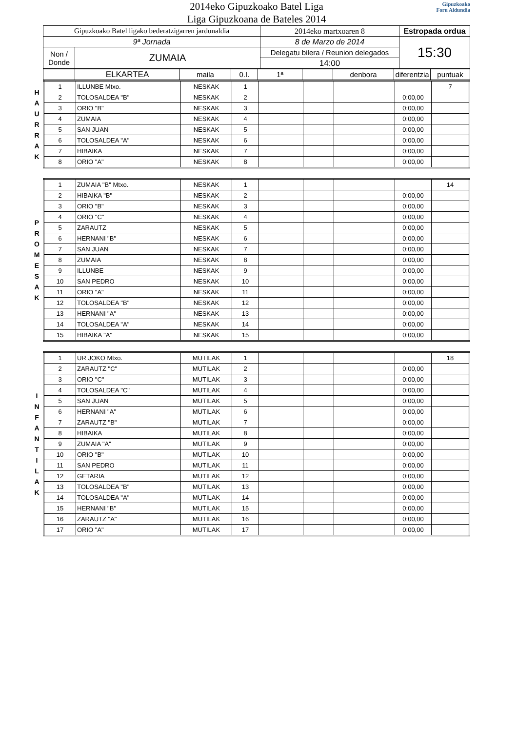Gipuzkoako
Foru Aldundia
2014eko Gipuzkoako Batel Liga
Liga Gipuzkoana de Bateles 2014
| Gipuzkoako Batel ligako bederatzigarren jardunaldia | | 2014eko martxoaren 8 | Estropada ordua |
| 9ª Jornada | | 8 de Marzo de 2014 | 15:30 |
| Non / Donde | ZUMAIA | Delegatu bilera / Reunion delegados | |
| | | 14:00 | |
| | ELKARTEA | maila | 0.I. | 1ª | | denbora | diferentzia | puntuak |
H
A
U
R
R
A
K
| 1 | ILLUNBE Mtxo. | NESKAK | 1 | | | | | 7 |
| 2 | TOLOSALDEA "B" | NESKAK | 2 | | | | 0:00,00 | |
| 3 | ORIO "B" | NESKAK | 3 | | | | 0:00,00 | |
| 4 | ZUMAIA | NESKAK | 4 | | | | 0:00,00 | |
| 5 | SAN JUAN | NESKAK | 5 | | | | 0:00,00 | |
| 6 | TOLOSALDEA "A" | NESKAK | 6 | | | | 0:00,00 | |
| 7 | HIBAIKA | NESKAK | 7 | | | | 0:00,00 | |
| 8 | ORIO "A" | NESKAK | 8 | | | | 0:00,00 | |
P
R
O
M
E
S
A
K
| 1 | ZUMAIA "B" Mtxo. | NESKAK | 1 | | | | | 14 |
| 2 | HIBAIKA "B" | NESKAK | 2 | | | | 0:00,00 | |
| 3 | ORIO "B" | NESKAK | 3 | | | | 0:00,00 | |
| 4 | ORIO "C" | NESKAK | 4 | | | | 0:00,00 | |
| 5 | ZARAUTZ | NESKAK | 5 | | | | 0:00,00 | |
| 6 | HERNANI "B" | NESKAK | 6 | | | | 0:00,00 | |
| 7 | SAN JUAN | NESKAK | 7 | | | | 0:00,00 | |
| 8 | ZUMAIA | NESKAK | 8 | | | | 0:00,00 | |
| 9 | ILLUNBE | NESKAK | 9 | | | | 0:00,00 | |
| 10 | SAN PEDRO | NESKAK | 10 | | | | 0:00,00 | |
| 11 | ORIO "A" | NESKAK | 11 | | | | 0:00,00 | |
| 12 | TOLOSALDEA "B" | NESKAK | 12 | | | | 0:00,00 | |
| 13 | HERNANI "A" | NESKAK | 13 | | | | 0:00,00 | |
| 14 | TOLOSALDEA "A" | NESKAK | 14 | | | | 0:00,00 | |
| 15 | HIBAIKA "A" | NESKAK | 15 | | | | 0:00,00 | |
I
N
F
A
N
T
I
L
A
K
| 1 | UR JOKO Mtxo. | MUTILAK | 1 | | | | | 18 |
| 2 | ZARAUTZ "C" | MUTILAK | 2 | | | | 0:00,00 | |
| 3 | ORIO "C" | MUTILAK | 3 | | | | 0:00,00 | |
| 4 | TOLOSALDEA "C" | MUTILAK | 4 | | | | 0:00,00 | |
| 5 | SAN JUAN | MUTILAK | 5 | | | | 0:00,00 | |
| 6 | HERNANI "A" | MUTILAK | 6 | | | | 0:00,00 | |
| 7 | ZARAUTZ "B" | MUTILAK | 7 | | | | 0:00,00 | |
| 8 | HIBAIKA | MUTILAK | 8 | | | | 0:00,00 | |
| 9 | ZUMAIA "A" | MUTILAK | 9 | | | | 0:00,00 | |
| 10 | ORIO "B" | MUTILAK | 10 | | | | 0:00,00 | |
| 11 | SAN PEDRO | MUTILAK | 11 | | | | 0:00,00 | |
| 12 | GETARIA | MUTILAK | 12 | | | | 0:00,00 | |
| 13 | TOLOSALDEA "B" | MUTILAK | 13 | | | | 0:00,00 | |
| 14 | TOLOSALDEA "A" | MUTILAK | 14 | | | | 0:00,00 | |
| 15 | HERNANI "B" | MUTILAK | 15 | | | | 0:00,00 | |
| 16 | ZARAUTZ "A" | MUTILAK | 16 | | | | 0:00,00 | |
| 17 | ORIO "A" | MUTILAK | 17 | | | | 0:00,00 | |